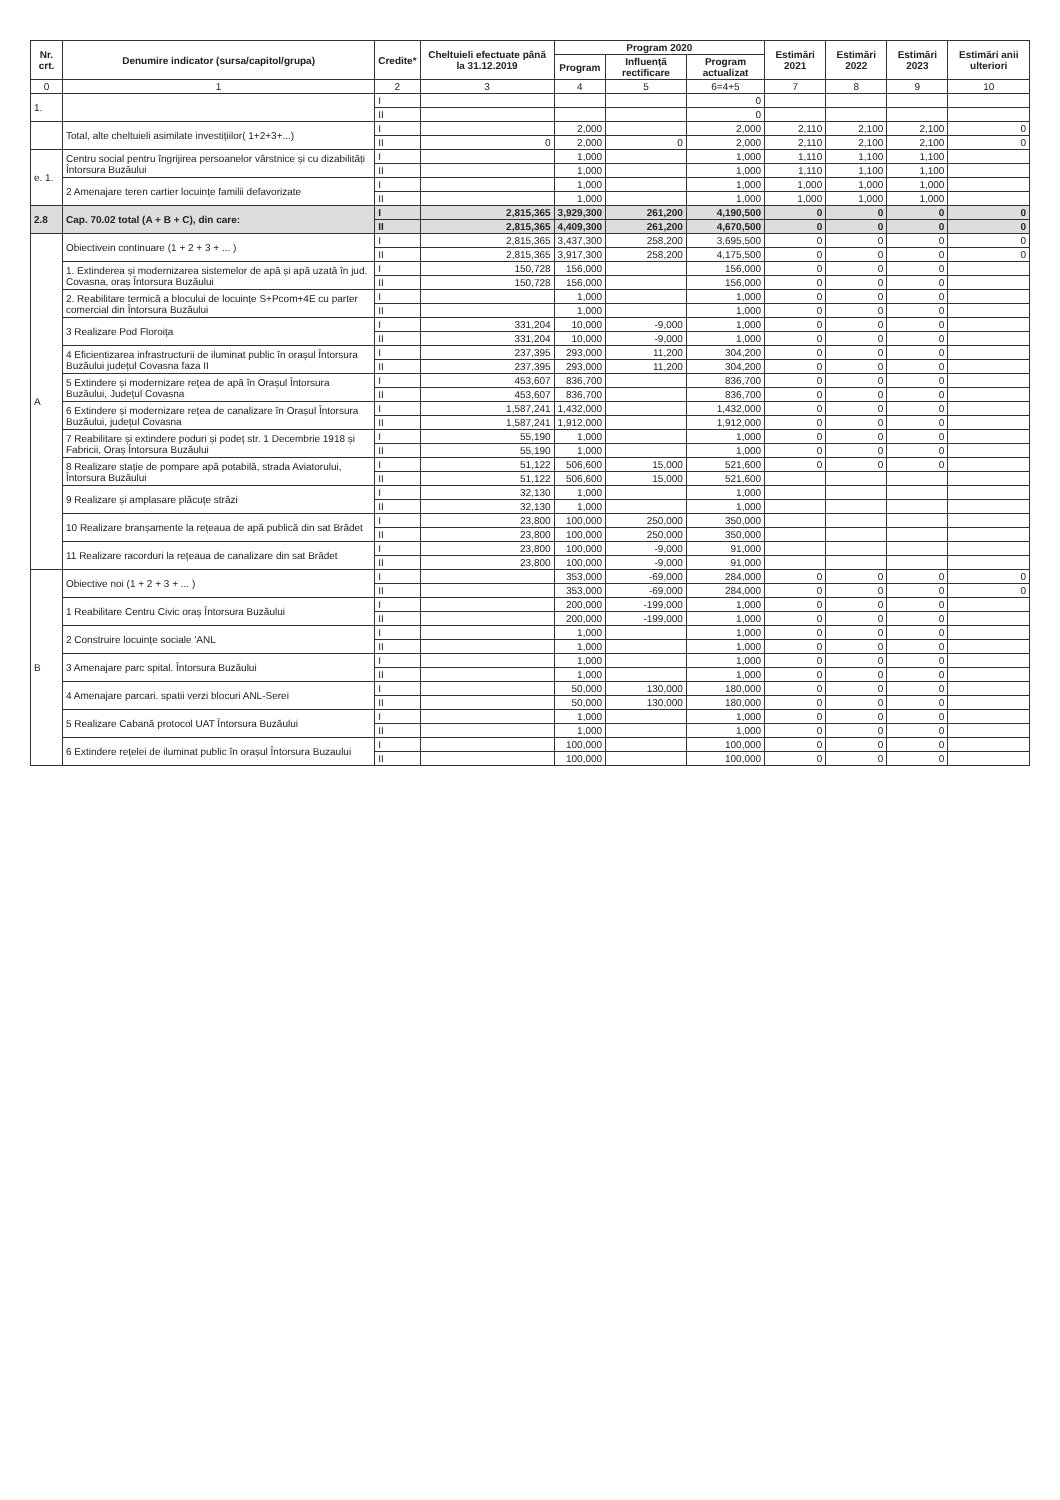| Nr. crt. | Denumire indicator (sursa/capitol/grupa) | Credite* | Cheltuieli efectuate până la 31.12.2019 | Program 2020 | | | Estimări 2021 | Estimări 2022 | Estimări 2023 | Estimări anii ulteriori |
| --- | --- | --- | --- | --- | --- | --- | --- | --- | --- | --- |
| | | | | Program | Influență rectificare | Program actualizat | | | | |
| 0 | 1 | 2 | 3 | 4 | 5 | 6=4+5 | 7 | 8 | 9 | 10 |
| 1. | | I | | | | 0 | | | | |
| | | II | | | | 0 | | | | |
| | Total, alte cheltuieli asimilate investițiilor( 1+2+3+...) | I | | 2,000 | | 2,000 | 2,110 | 2,100 | 2,100 | 0 |
| | | II | 0 | 2,000 | 0 | 2,000 | 2,110 | 2,100 | 2,100 | 0 |
| e. 1. | Centru social pentru îngrijirea persoanelor vârstnice și cu dizabilități Întorsura Buzăului | I | | 1,000 | | 1,000 | 1,110 | 1,100 | 1,100 | |
| | | II | | 1,000 | | 1,000 | 1,110 | 1,100 | 1,100 | |
| | 2 Amenajare teren cartier locuințe familii defavorizate | I | | 1,000 | | 1,000 | 1,000 | 1,000 | 1,000 | |
| | | II | | 1,000 | | 1,000 | 1,000 | 1,000 | 1,000 | |
| 2.8 | Cap. 70.02 total (A + B + C), din care: | I | 2,815,365 | 3,929,300 | 261,200 | 4,190,500 | 0 | 0 | 0 | 0 |
| | | II | 2,815,365 | 4,409,300 | 261,200 | 4,670,500 | 0 | 0 | 0 | 0 |
| A | Obiectivein continuare (1 + 2 + 3 + ... ) | I | 2,815,365 | 3,437,300 | 258,200 | 3,695,500 | 0 | 0 | 0 | 0 |
| | | II | 2,815,365 | 3,917,300 | 258,200 | 4,175,500 | 0 | 0 | 0 | 0 |
| | 1. Extinderea și modernizarea sistemelor de apă și apă uzată în jud. Covasna, oraș Întorsura Buzăului | I | 150,728 | 156,000 | | 156,000 | 0 | 0 | 0 | |
| | | II | 150,728 | 156,000 | | 156,000 | 0 | 0 | 0 | |
| | 2. Reabilitare termică a blocului de locuințe S+Pcom+4E cu parter comercial din Întorsura Buzăului | I | | 1,000 | | 1,000 | 0 | 0 | 0 | |
| | | II | | 1,000 | | 1,000 | 0 | 0 | 0 | |
| | 3 Realizare Pod Floroița | I | 331,204 | 10,000 | -9,000 | 1,000 | 0 | 0 | 0 | |
| | | II | 331,204 | 10,000 | -9,000 | 1,000 | 0 | 0 | 0 | |
| | 4 Eficientizarea infrastructurii de iluminat public în orașul Întorsura Buzăului județul Covasna faza II | I | 237,395 | 293,000 | 11,200 | 304,200 | 0 | 0 | 0 | |
| | | II | 237,395 | 293,000 | 11,200 | 304,200 | 0 | 0 | 0 | |
| | 5 Extindere și modernizare rețea de apă în Orașul Întorsura Buzăului, Județul Covasna | I | 453,607 | 836,700 | | 836,700 | 0 | 0 | 0 | |
| | | II | 453,607 | 836,700 | | 836,700 | 0 | 0 | 0 | |
| | 6 Extindere și modernizare rețea de canalizare în Orașul Întorsura Buzăului, județul Covasna | I | 1,587,241 | 1,432,000 | | 1,432,000 | 0 | 0 | 0 | |
| | | II | 1,587,241 | 1,912,000 | | 1,912,000 | 0 | 0 | 0 | |
| | 7 Reabilitare și extindere poduri și podeț str. 1 Decembrie 1918 și Fabricii, Oraș Întorsura Buzăului | I | 55,190 | 1,000 | | 1,000 | 0 | 0 | 0 | |
| | | II | 55,190 | 1,000 | | 1,000 | 0 | 0 | 0 | |
| | 8 Realizare stație de pompare apă potabilă, strada Aviatorului, Întorsura Buzăului | I | 51,122 | 506,600 | 15,000 | 521,600 | 0 | 0 | 0 | |
| | | II | 51,122 | 506,600 | 15,000 | 521,600 | | | | |
| | 9 Realizare și amplasare plăcuțe străzi | I | 32,130 | 1,000 | | 1,000 | | | | |
| | | II | 32,130 | 1,000 | | 1,000 | | | | |
| | 10 Realizare branșamente la rețeaua de apă publică din sat Brădet | I | 23,800 | 100,000 | 250,000 | 350,000 | | | | |
| | | II | 23,800 | 100,000 | 250,000 | 350,000 | | | | |
| | 11 Realizare racorduri la rețeaua de canalizare din sat Brădet | I | 23,800 | 100,000 | -9,000 | 91,000 | | | | |
| | | II | 23,800 | 100,000 | -9,000 | 91,000 | | | | |
| B | Obiective noi (1 + 2 + 3 + ... ) | I | | 353,000 | -69,000 | 284,000 | 0 | 0 | 0 | 0 |
| | | II | | 353,000 | -69,000 | 284,000 | 0 | 0 | 0 | 0 |
| | 1 Reabilitare Centru Civic oraș Întorsura Buzăului | I | | 200,000 | -199,000 | 1,000 | 0 | 0 | 0 | |
| | | II | | 200,000 | -199,000 | 1,000 | 0 | 0 | 0 | |
| | 2 Construire locuințe sociale 'ANL | I | | 1,000 | | 1,000 | 0 | 0 | 0 | |
| | | II | | 1,000 | | 1,000 | 0 | 0 | 0 | |
| | 3 Amenajare parc spital. Întorsura Buzăului | I | | 1,000 | | 1,000 | 0 | 0 | 0 | |
| | | II | | 1,000 | | 1,000 | 0 | 0 | 0 | |
| | 4 Amenajare parcari. spatii verzi blocuri ANL-Serei | I | | 50,000 | 130,000 | 180,000 | 0 | 0 | 0 | |
| | | II | | 50,000 | 130,000 | 180,000 | 0 | 0 | 0 | |
| | 5 Realizare Cabană protocol UAT Întorsura Buzăului | I | | 1,000 | | 1,000 | 0 | 0 | 0 | |
| | | II | | 1,000 | | 1,000 | 0 | 0 | 0 | |
| | 6 Extindere rețelei de iluminat public în orașul Întorsura Buzaului | I | | 100,000 | | 100,000 | 0 | 0 | 0 | |
| | | II | | 100,000 | | 100,000 | 0 | 0 | 0 | |